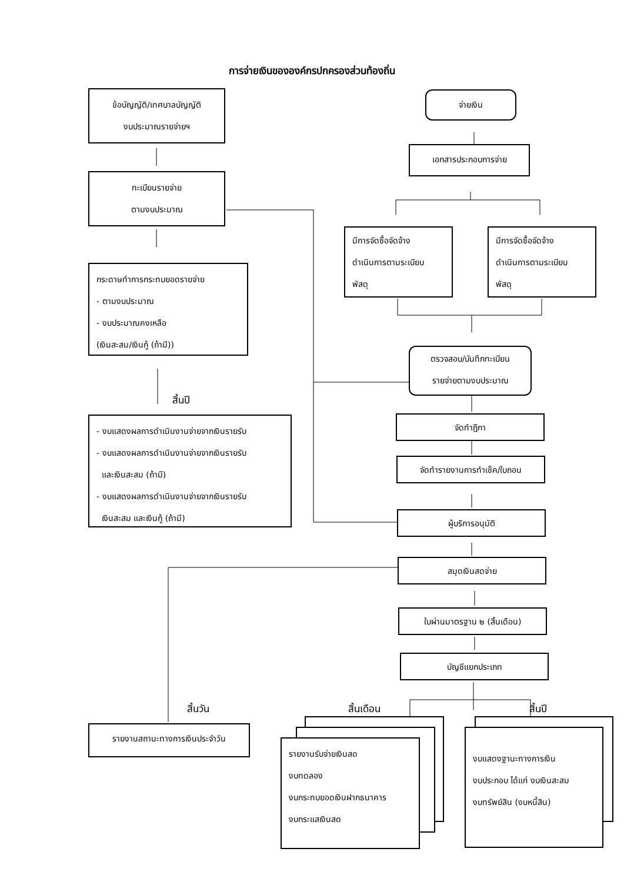การจ่ายเงินขององค์กรปกครองส่วนท้องถิ่น
ข้อบัญญัติ/เทศบาลบัญญัติ
งบประมาณรายจ่ายฯ
ทะเบียนรายจ่าย
ตามงบประมาณ
กระดาษทำการกระทบยอดรายจ่าย
- ตามงบประมาณ
- งบประมาณคงเหลือ
(เงินสะสม/เงินกู้ (ถ้ามี))
สิ้นปี
- งบแสดงผลการดำเนินงานจ่ายจากเงินรายรับ
- งบแสดงผลการดำเนินงานจ่ายจากเงินรายรับ
และเงินสะสม (ถ้ามี)
- งบแสดงผลการดำเนินงานจ่ายจากเงินรายรับ
เงินสะสม และเงินกู้ (ถ้ามี)
จ่ายเงิน
เอกสารประกอบการจ่าย
มีการจัดซื้อจัดจ้าง
ดำเนินการตามระเบียบ
พัสดุ
มีการจัดซื้อจัดจ้าง
ดำเนินการตามระเบียบ
พัสดุ
ตรวจสอบ/บันทึกทะเบียน
รายจ่ายตามงบประมาณ
จัดทำฎีกา
จัดทำรายงานการทำเช็ค/ใบถอน
ผู้บริการอนุมัติ
สมุดเงินสดจ่าย
ใบผ่านมาตรฐาน ๒ (สิ้นเดือน)
บัญชีแยกประเภท
สิ้นวัน สิ้นเดือน สิ้นปี
รายงานสถานะทางการเงินประจำวัน
รายงานรับจ่ายเงินสด
งบทดลอง
งบกระทบยอดเงินฝากธนาคาร
งบกระแสเงินสด
งบแสดงฐานะทางการเงิน
งบประกอบ ได้แก่ งบเงินสะสม
งบทรัพย์สิน (งบหนี้สิน)